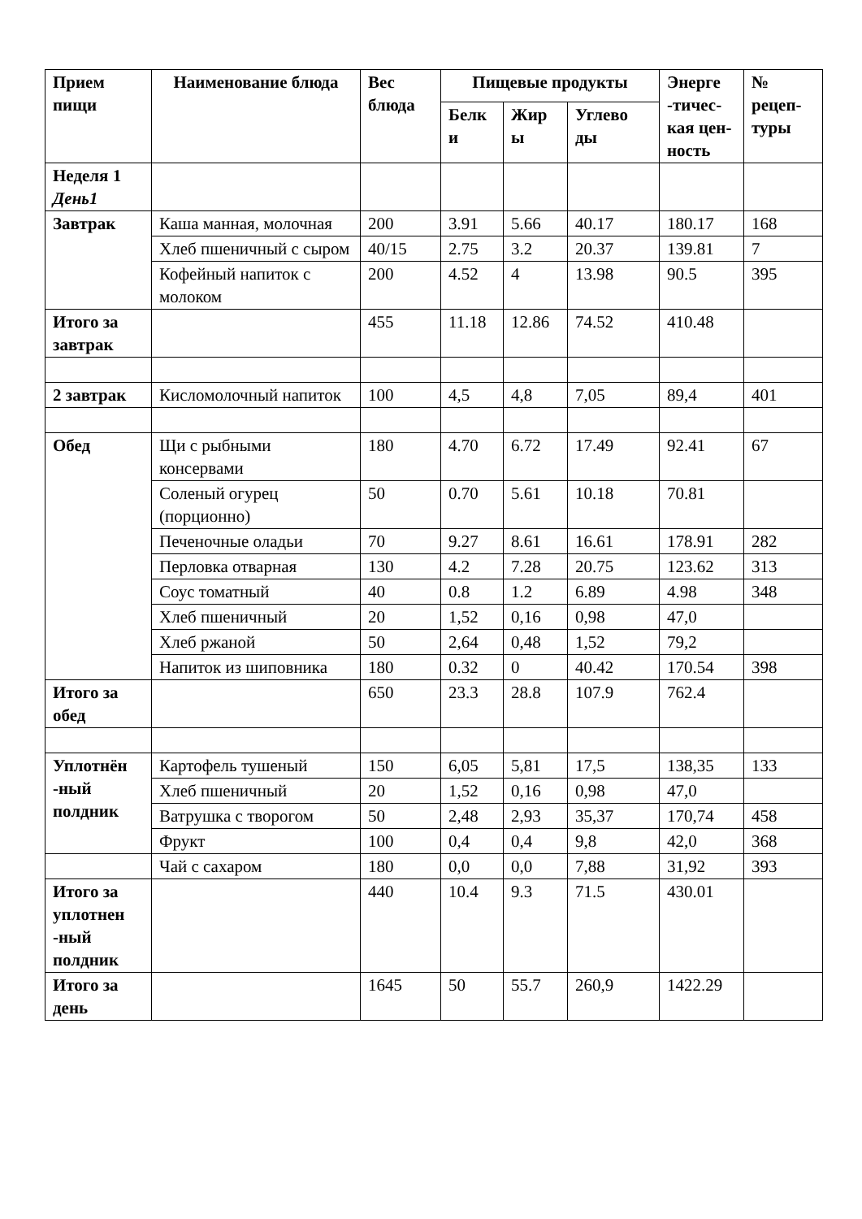| Прием пищи | Наименование блюда | Вес блюда | Пищевые продукты | | | Энерге -тичес-кая цен-ность | № рецеп-туры |
| --- | --- | --- | --- | --- | --- | --- | --- |
| | | | Белк и | Жир ы | Углево ды | | |
| Неделя 1 День1 | | | | | | | |
| Завтрак | Каша манная, молочная | 200 | 3.91 | 5.66 | 40.17 | 180.17 | 168 |
| | Хлеб пшеничный с сыром | 40/15 | 2.75 | 3.2 | 20.37 | 139.81 | 7 |
| | Кофейный напиток с молоком | 200 | 4.52 | 4 | 13.98 | 90.5 | 395 |
| Итого за завтрак | | 455 | 11.18 | 12.86 | 74.52 | 410.48 | |
| 2 завтрак | Кисломолочный напиток | 100 | 4,5 | 4,8 | 7,05 | 89,4 | 401 |
| Обед | Щи с рыбными консервами | 180 | 4.70 | 6.72 | 17.49 | 92.41 | 67 |
| | Соленый огурец (порционно) | 50 | 0.70 | 5.61 | 10.18 | 70.81 | |
| | Печеночные оладьи | 70 | 9.27 | 8.61 | 16.61 | 178.91 | 282 |
| | Перловка отварная | 130 | 4.2 | 7.28 | 20.75 | 123.62 | 313 |
| | Соус томатный | 40 | 0.8 | 1.2 | 6.89 | 4.98 | 348 |
| | Хлеб пшеничный | 20 | 1,52 | 0,16 | 0,98 | 47,0 | |
| | Хлеб ржаной | 50 | 2,64 | 0,48 | 1,52 | 79,2 | |
| | Напиток из шиповника | 180 | 0.32 | 0 | 40.42 | 170.54 | 398 |
| Итого за обед | | 650 | 23.3 | 28.8 | 107.9 | 762.4 | |
| Уплотнён -ный полдник | Картофель тушеный | 150 | 6,05 | 5,81 | 17,5 | 138,35 | 133 |
| | Хлеб пшеничный | 20 | 1,52 | 0,16 | 0,98 | 47,0 | |
| | Ватрушка с творогом | 50 | 2,48 | 2,93 | 35,37 | 170,74 | 458 |
| | Фрукт | 100 | 0,4 | 0,4 | 9,8 | 42,0 | 368 |
| | Чай с сахаром | 180 | 0,0 | 0,0 | 7,88 | 31,92 | 393 |
| Итого за уплотнен -ный полдник | | 440 | 10.4 | 9.3 | 71.5 | 430.01 | |
| Итого за день | | 1645 | 50 | 55.7 | 260,9 | 1422.29 | |